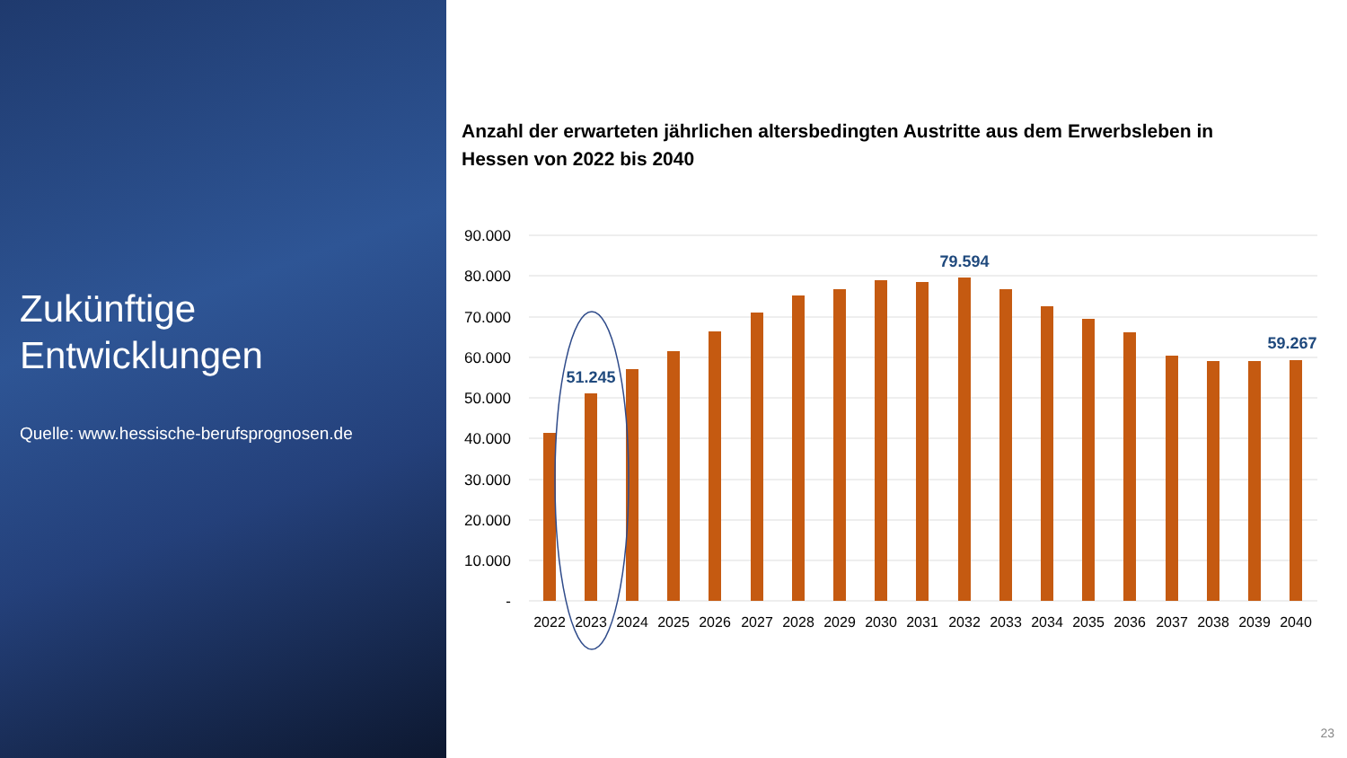Zukünftige
Entwicklungen
Quelle: www.hessische-berufsprognosen.de
Anzahl der erwarteten jährlichen altersbedingten Austritte aus dem Erwerbsleben in Hessen von 2022 bis 2040
90.000
80.000
70.000
60.000
50.000
40.000
30.000
20.000
10.000
-
2022
2023
2024
2025
2026
2027
2028
2029
2030
2031
2032
2033
2034
2035
2036
2037
2038
2039
2040
51.245
79.594
59.267
23